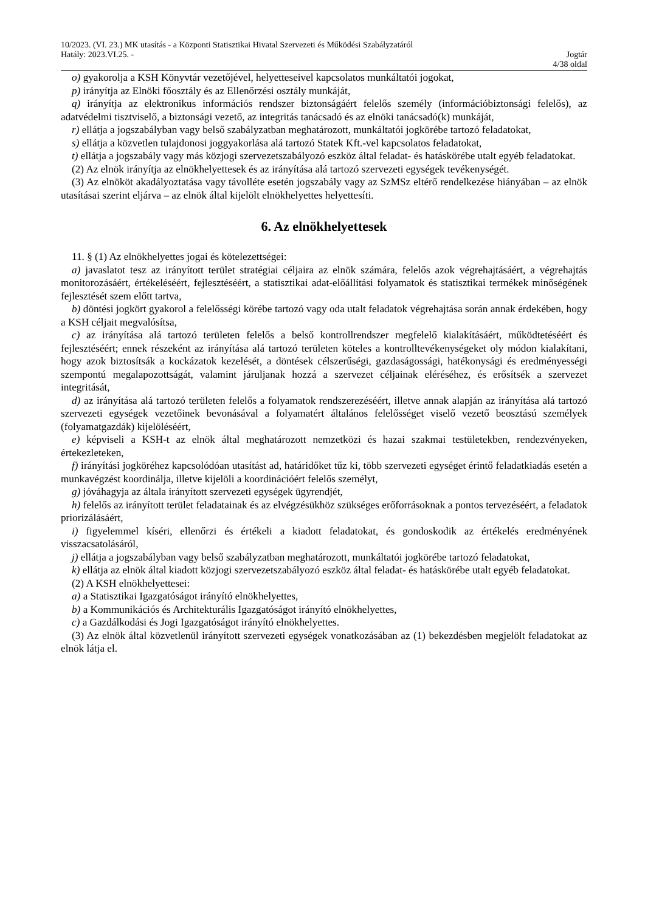10/2023. (VI. 23.) MK utasítás - a Központi Statisztikai Hivatal Szervezeti és Működési Szabályzatáról
Hatály: 2023.VI.25. - Jogtár
4/38 oldal
o) gyakorolja a KSH Könyvtár vezetőjével, helyetteseivel kapcsolatos munkáltatói jogokat,
p) irányítja az Elnöki főosztály és az Ellenőrzési osztály munkáját,
q) irányítja az elektronikus információs rendszer biztonságáért felelős személy (információbiztonsági felelős), az adatvédelmi tisztviselő, a biztonsági vezető, az integritás tanácsadó és az elnöki tanácsadó(k) munkáját,
r) ellátja a jogszabályban vagy belső szabályzatban meghatározott, munkáltatói jogkörébe tartozó feladatokat,
s) ellátja a közvetlen tulajdonosi joggyakorlása alá tartozó Statek Kft.-vel kapcsolatos feladatokat,
t) ellátja a jogszabály vagy más közjogi szervezetszabályozó eszköz által feladat- és hatáskörébe utalt egyéb feladatokat.
(2) Az elnök irányítja az elnökhelyettesek és az irányítása alá tartozó szervezeti egységek tevékenységét.
(3) Az elnököt akadályoztatása vagy távolléte esetén jogszabály vagy az SzMSz eltérő rendelkezése hiányában – az elnök utasításai szerint eljárva – az elnök által kijelölt elnökhelyettes helyettesíti.
6. Az elnökhelyettesek
11. § (1) Az elnökhelyettes jogai és kötelezettségei:
a) javaslatot tesz az irányított terület stratégiai céljaira az elnök számára, felelős azok végrehajtásáért, a végrehajtás monitorozásáért, értékeléséért, fejlesztéséért, a statisztikai adat-előállítási folyamatok és statisztikai termékek minőségének fejlesztését szem előtt tartva,
b) döntési jogkört gyakorol a felelősségi körébe tartozó vagy oda utalt feladatok végrehajtása során annak érdekében, hogy a KSH céljait megvalósítsa,
c) az irányítása alá tartozó területen felelős a belső kontrollrendszer megfelelő kialakításáért, működtetéséért és fejlesztéséért; ennek részeként az irányítása alá tartozó területen köteles a kontrolltevékenységeket oly módon kialakítani, hogy azok biztosítsák a kockázatok kezelését, a döntések célszerűségi, gazdaságossági, hatékonysági és eredményességi szempontú megalapozottságát, valamint járuljanak hozzá a szervezet céljainak eléréséhez, és erősítsék a szervezet integritását,
d) az irányítása alá tartozó területen felelős a folyamatok rendszerezéséért, illetve annak alapján az irányítása alá tartozó szervezeti egységek vezetőinek bevonásával a folyamatért általános felelősséget viselő vezető beosztású személyek (folyamatgazdák) kijelöléséért,
e) képviseli a KSH-t az elnök által meghatározott nemzetközi és hazai szakmai testületekben, rendezvényeken, értekezleteken,
f) irányítási jogköréhez kapcsolódóan utasítást ad, határidőket tűz ki, több szervezeti egységet érintő feladatkiadás esetén a munkavégzést koordinálja, illetve kijelöli a koordinációért felelős személyt,
g) jóváhagyja az általa irányított szervezeti egységek ügyrendjét,
h) felelős az irányított terület feladatainak és az elvégzésükhöz szükséges erőforrásoknak a pontos tervezéséért, a feladatok priorizálásáért,
i) figyelemmel kíséri, ellenőrzi és értékeli a kiadott feladatokat, és gondoskodik az értékelés eredményének visszacsatolásáról,
j) ellátja a jogszabályban vagy belső szabályzatban meghatározott, munkáltatói jogkörébe tartozó feladatokat,
k) ellátja az elnök által kiadott közjogi szervezetszabályozó eszköz által feladat- és hatáskörébe utalt egyéb feladatokat.
(2) A KSH elnökhelyettesei:
a) a Statisztikai Igazgatóságot irányító elnökhelyettes,
b) a Kommunikációs és Architekturális Igazgatóságot irányító elnökhelyettes,
c) a Gazdálkodási és Jogi Igazgatóságot irányító elnökhelyettes.
(3) Az elnök által közvetlenül irányított szervezeti egységek vonatkozásában az (1) bekezdésben megjelölt feladatokat az elnök látja el.